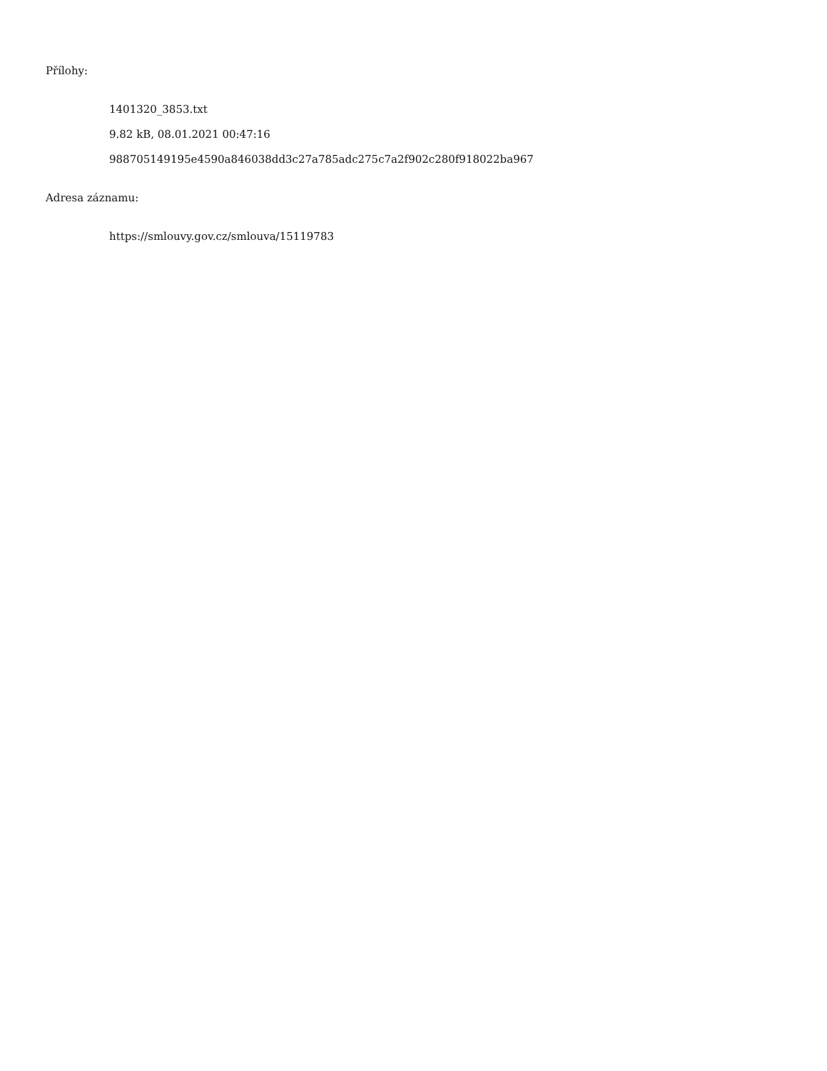Přílohy:
1401320_3853.txt
9.82 kB, 08.01.2021 00:47:16
988705149195e4590a846038dd3c27a785adc275c7a2f902c280f918022ba967
Adresa záznamu:
https://smlouvy.gov.cz/smlouva/15119783